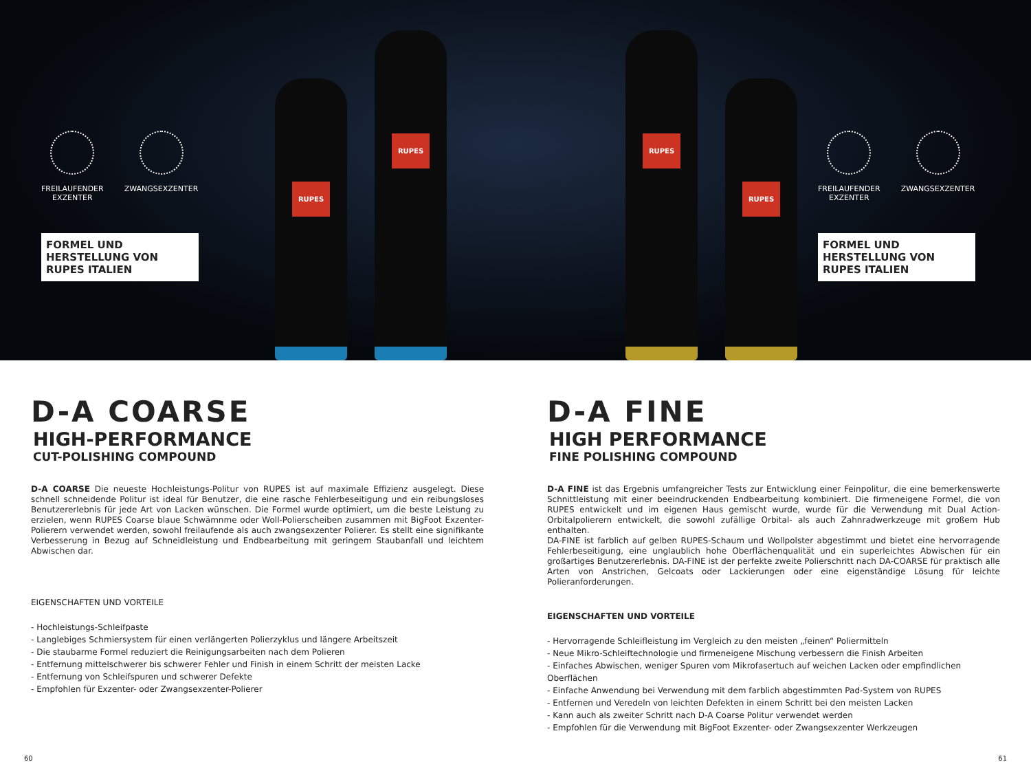FREILAUFENDER
EXZENTER
ZWANGSEXZENTER
FORMEL UND HERSTELLUNG VON RUPES ITALIEN
RUPES
RUPES
RUPES
RUPES
FREILAUFENDER
EXZENTER
ZWANGSEXZENTER
FORMEL UND HERSTELLUNG VON RUPES ITALIEN
D-A COARSE
HIGH-PERFORMANCE
CUT-POLISHING COMPOUND
D-A COARSE Die neueste Hochleistungs-Politur von RUPES ist auf maximale Effizienz ausgelegt. Diese schnell schneidende Politur ist ideal für Benutzer, die eine rasche Fehlerbeseitigung und ein reibungsloses Benutzererlebnis für jede Art von Lacken wünschen. Die Formel wurde optimiert, um die beste Leistung zu erzielen, wenn RUPES Coarse blaue Schwämnme oder Woll-Polierscheiben zusammen mit BigFoot Exzenter-Polierern verwendet werden, sowohl freilaufende als auch zwangsexzenter Polierer. Es stellt eine signifikante Verbesserung in Bezug auf Schneidleistung und Endbearbeitung mit geringem Staubanfall und leichtem Abwischen dar.
EIGENSCHAFTEN UND VORTEILE
- Hochleistungs-Schleifpaste
- Langlebiges Schmiersystem für einen verlängerten Polierzyklus und längere Arbeitszeit
- Die staubarme Formel reduziert die Reinigungsarbeiten nach dem Polieren
- Entfernung mittelschwerer bis schwerer Fehler und Finish in einem Schritt der meisten Lacke
- Entfernung von Schleifspuren und schwerer Defekte
- Empfohlen für Exzenter- oder Zwangsexzenter-Polierer
D-A FINE
HIGH PERFORMANCE
FINE POLISHING COMPOUND
D-A FINE ist das Ergebnis umfangreicher Tests zur Entwicklung einer Feinpolitur, die eine bemerkenswerte Schnittleistung mit einer beeindruckenden Endbearbeitung kombiniert. Die firmeneigene Formel, die von RUPES entwickelt und im eigenen Haus gemischt wurde, wurde für die Verwendung mit Dual Action-Orbitalpolierern entwickelt, die sowohl zufällige Orbital- als auch Zahnradwerkzeuge mit großem Hub enthalten.
DA-FINE ist farblich auf gelben RUPES-Schaum und Wollpolster abgestimmt und bietet eine hervorragende Fehlerbeseitigung, eine unglaublich hohe Oberflächenqualität und ein superleichtes Abwischen für ein großartiges Benutzererlebnis. DA-FINE ist der perfekte zweite Polierschritt nach DA-COARSE für praktisch alle Arten von Anstrichen, Gelcoats oder Lackierungen oder eine eigenständige Lösung für leichte Polieranforderungen.
EIGENSCHAFTEN UND VORTEILE
- Hervorragende Schleifleistung im Vergleich zu den meisten „feinen“ Poliermitteln
- Neue Mikro-Schleiftechnologie und firmeneigene Mischung verbessern die Finish Arbeiten
- Einfaches Abwischen, weniger Spuren vom Mikrofasertuch auf weichen Lacken oder empfindlichen Oberflächen
- Einfache Anwendung bei Verwendung mit dem farblich abgestimmten Pad-System von RUPES
- Entfernen und Veredeln von leichten Defekten in einem Schritt bei den meisten Lacken
- Kann auch als zweiter Schritt nach D-A Coarse Politur verwendet werden
- Empfohlen für die Verwendung mit BigFoot Exzenter- oder Zwangsexzenter Werkzeugen
60 61